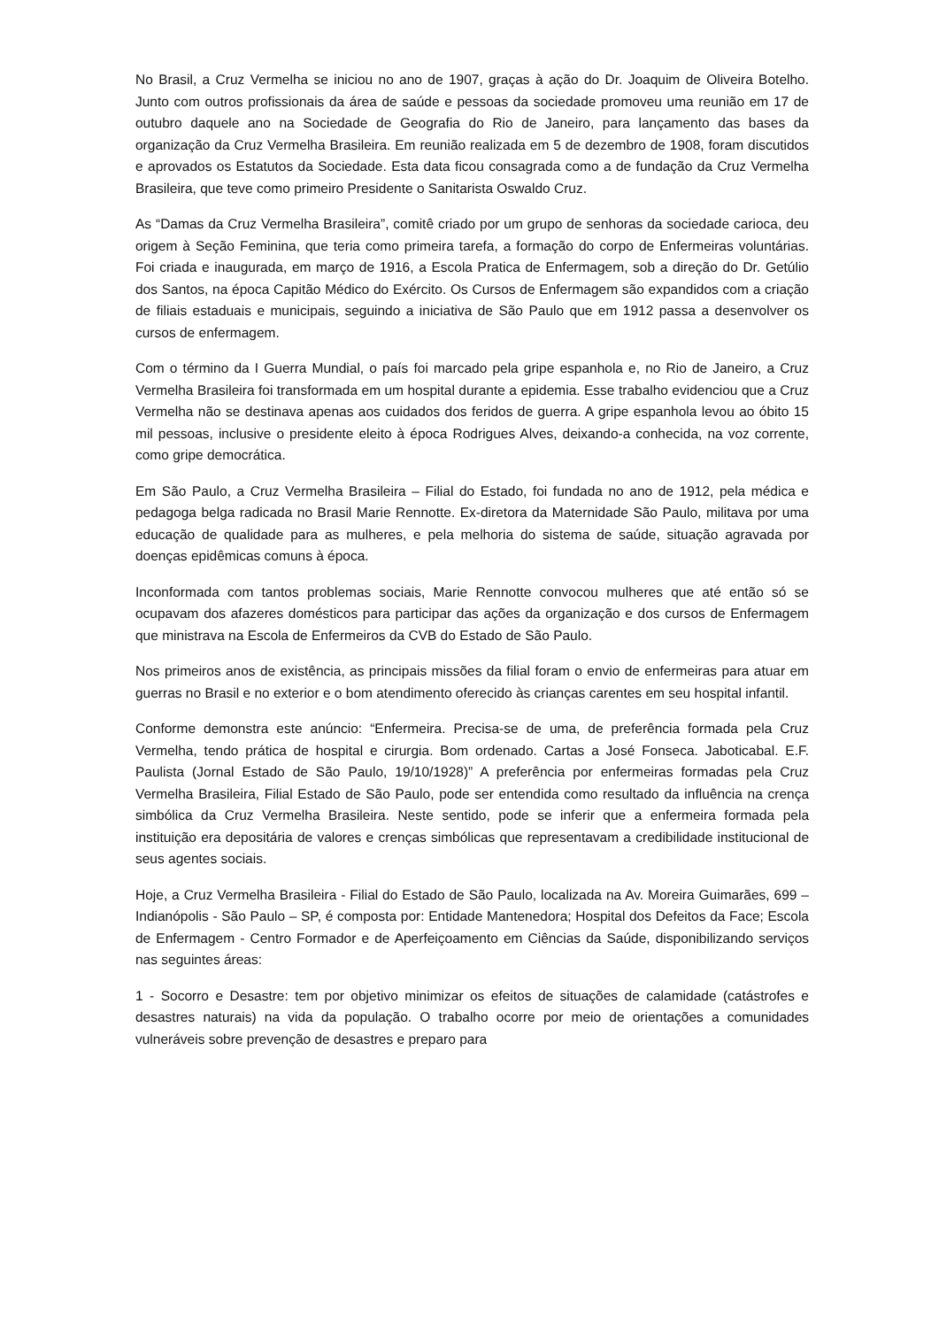No Brasil, a Cruz Vermelha se iniciou no ano de 1907, graças à ação do Dr. Joaquim de Oliveira Botelho. Junto com outros profissionais da área de saúde e pessoas da sociedade promoveu uma reunião em 17 de outubro daquele ano na Sociedade de Geografia do Rio de Janeiro, para lançamento das bases da organização da Cruz Vermelha Brasileira. Em reunião realizada em 5 de dezembro de 1908, foram discutidos e aprovados os Estatutos da Sociedade. Esta data ficou consagrada como a de fundação da Cruz Vermelha Brasileira, que teve como primeiro Presidente o Sanitarista Oswaldo Cruz.
As “Damas da Cruz Vermelha Brasileira”, comitê criado por um grupo de senhoras da sociedade carioca, deu origem à Seção Feminina, que teria como primeira tarefa, a formação do corpo de Enfermeiras voluntárias. Foi criada e inaugurada, em março de 1916, a Escola Pratica de Enfermagem, sob a direção do Dr. Getúlio dos Santos, na época Capitão Médico do Exército. Os Cursos de Enfermagem são expandidos com a criação de filiais estaduais e municipais, seguindo a iniciativa de São Paulo que em 1912 passa a desenvolver os cursos de enfermagem.
Com o término da I Guerra Mundial, o país foi marcado pela gripe espanhola e, no Rio de Janeiro, a Cruz Vermelha Brasileira foi transformada em um hospital durante a epidemia. Esse trabalho evidenciou que a Cruz Vermelha não se destinava apenas aos cuidados dos feridos de guerra. A gripe espanhola levou ao óbito 15 mil pessoas, inclusive o presidente eleito à época Rodrigues Alves, deixando-a conhecida, na voz corrente, como gripe democrática.
Em São Paulo, a Cruz Vermelha Brasileira – Filial do Estado, foi fundada no ano de 1912, pela médica e pedagoga belga radicada no Brasil Marie Rennotte. Ex-diretora da Maternidade São Paulo, militava por uma educação de qualidade para as mulheres, e pela melhoria do sistema de saúde, situação agravada por doenças epidêmicas comuns à época.
Inconformada com tantos problemas sociais, Marie Rennotte convocou mulheres que até então só se ocupavam dos afazeres domésticos para participar das ações da organização e dos cursos de Enfermagem que ministrava na Escola de Enfermeiros da CVB do Estado de São Paulo.
Nos primeiros anos de existência, as principais missões da filial foram o envio de enfermeiras para atuar em guerras no Brasil e no exterior e o bom atendimento oferecido às crianças carentes em seu hospital infantil.
Conforme demonstra este anúncio: “Enfermeira. Precisa-se de uma, de preferência formada pela Cruz Vermelha, tendo prática de hospital e cirurgia. Bom ordenado. Cartas a José Fonseca. Jaboticabal. E.F. Paulista (Jornal Estado de São Paulo, 19/10/1928)” A preferência por enfermeiras formadas pela Cruz Vermelha Brasileira, Filial Estado de São Paulo, pode ser entendida como resultado da influência na crença simbólica da Cruz Vermelha Brasileira. Neste sentido, pode se inferir que a enfermeira formada pela instituição era depositária de valores e crenças simbólicas que representavam a credibilidade institucional de seus agentes sociais.
Hoje, a Cruz Vermelha Brasileira - Filial do Estado de São Paulo, localizada na Av. Moreira Guimarães, 699 – Indianópolis - São Paulo – SP, é composta por: Entidade Mantenedora; Hospital dos Defeitos da Face; Escola de Enfermagem - Centro Formador e de Aperfeiçoamento em Ciências da Saúde, disponibilizando serviços nas seguintes áreas:
1 - Socorro e Desastre: tem por objetivo minimizar os efeitos de situações de calamidade (catástrofes e desastres naturais) na vida da população. O trabalho ocorre por meio de orientações a comunidades vulneráveis sobre prevenção de desastres e preparo para